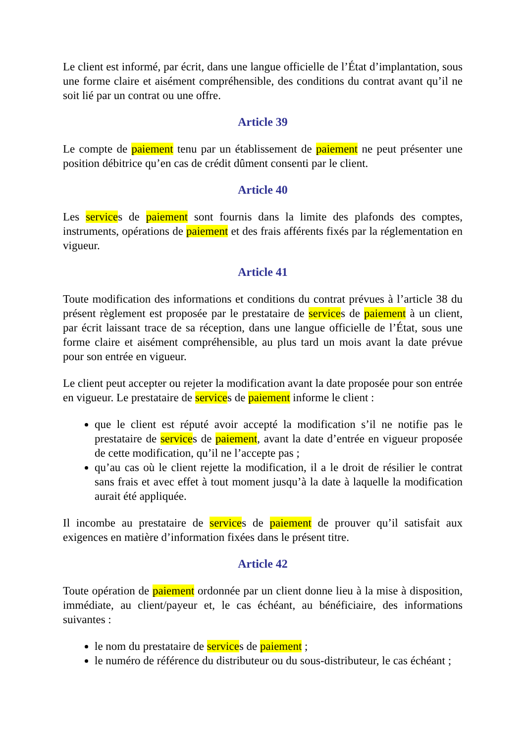Le client est informé, par écrit, dans une langue officielle de l’État d’implantation, sous une forme claire et aisément compréhensible, des conditions du contrat avant qu’il ne soit lié par un contrat ou une offre.
Article 39
Le compte de paiement tenu par un établissement de paiement ne peut présenter une position débitrice qu’en cas de crédit dûment consenti par le client.
Article 40
Les services de paiement sont fournis dans la limite des plafonds des comptes, instruments, opérations de paiement et des frais afférents fixés par la réglementation en vigueur.
Article 41
Toute modification des informations et conditions du contrat prévues à l’article 38 du présent règlement est proposée par le prestataire de services de paiement à un client, par écrit laissant trace de sa réception, dans une langue officielle de l’État, sous une forme claire et aisément compréhensible, au plus tard un mois avant la date prévue pour son entrée en vigueur.
Le client peut accepter ou rejeter la modification avant la date proposée pour son entrée en vigueur. Le prestataire de services de paiement informe le client :
que le client est réputé avoir accepté la modification s’il ne notifie pas le prestataire de services de paiement, avant la date d’entrée en vigueur proposée de cette modification, qu’il ne l’accepte pas ;
qu’au cas où le client rejette la modification, il a le droit de résilier le contrat sans frais et avec effet à tout moment jusqu’à la date à laquelle la modification aurait été appliquée.
Il incombe au prestataire de services de paiement de prouver qu’il satisfait aux exigences en matière d’information fixées dans le présent titre.
Article 42
Toute opération de paiement ordonnée par un client donne lieu à la mise à disposition, immédiate, au client/payeur et, le cas échéant, au bénéficiaire, des informations suivantes :
le nom du prestataire de services de paiement ;
le numéro de référence du distributeur ou du sous-distributeur, le cas échéant ;